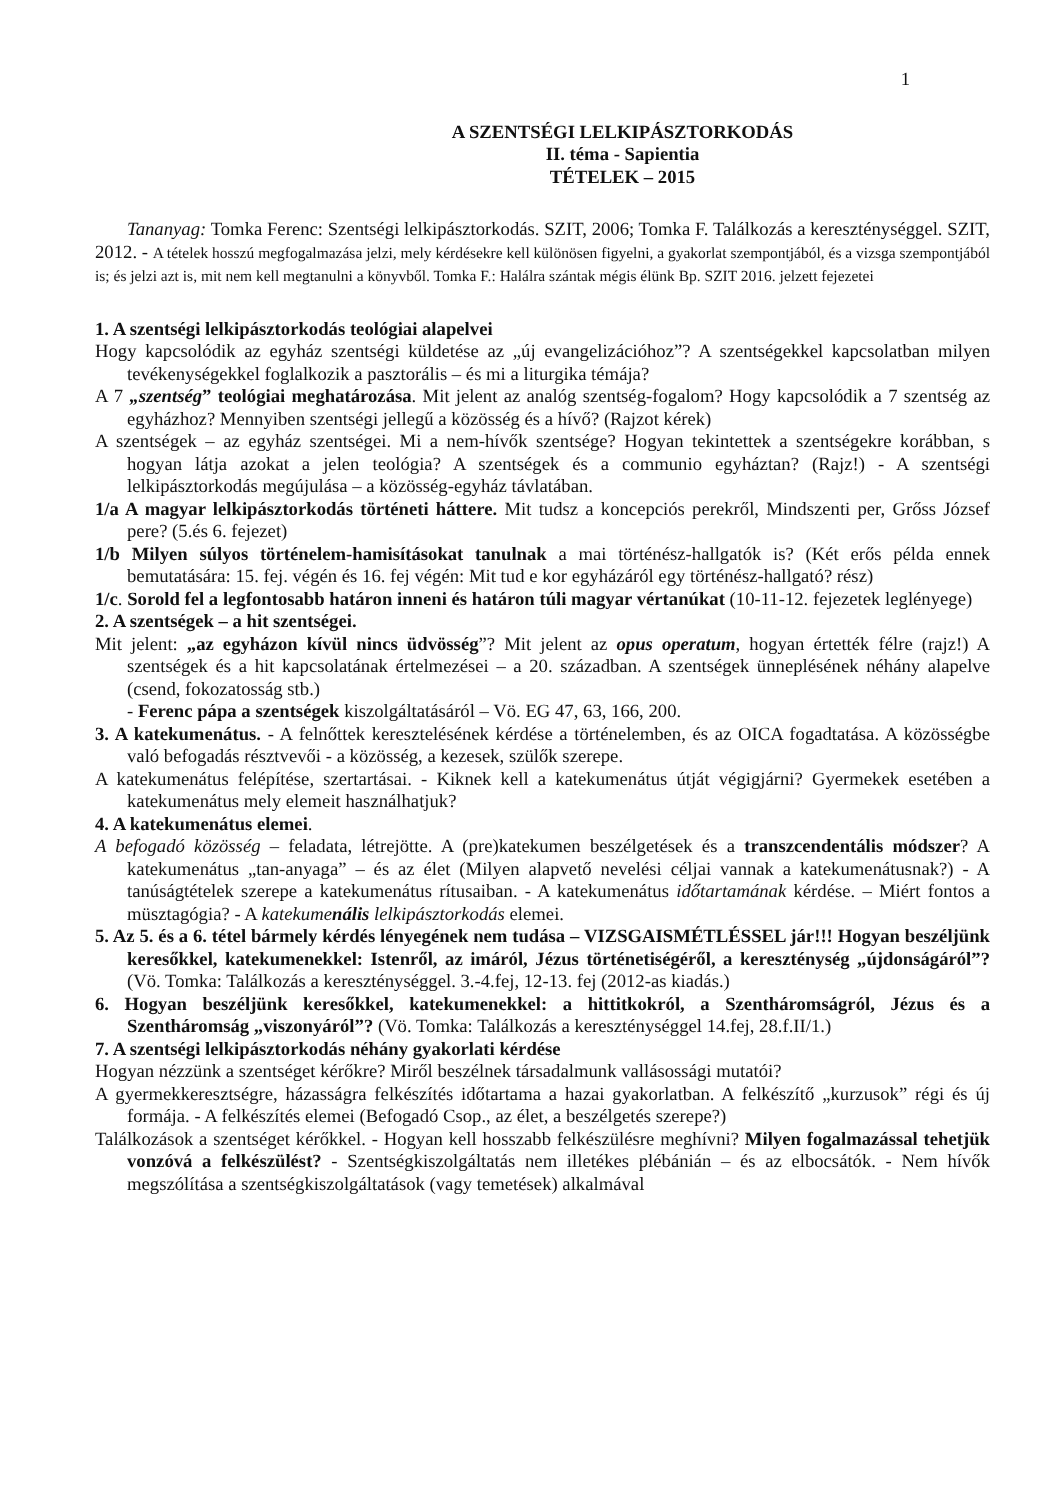1
A SZENTSÉGI LELKIPÁSZTORKODÁS
II. téma - Sapientia
TÉTELEK – 2015
Tananyag: Tomka Ferenc: Szentségi lelkipásztorkodás. SZIT, 2006; Tomka F. Találkozás a kereszténységgel. SZIT, 2012. - A tételek hosszú megfogalmazása jelzi, mely kérdésekre kell különösen figyelni, a gyakorlat szempontjából, és a vizsga szempontjából is; és jelzi azt is, mit nem kell megtanulni a könyvből. Tomka F.: Halálra szántak mégis élünk Bp. SZIT 2016. jelzett fejezetei
1. A szentségi lelkipásztorkodás teológiai alapelvei
Hogy kapcsolódik az egyház szentségi küldetése az „új evangelizációhoz”? A szentségekkel kapcsolatban milyen tevékenységekkel foglalkozik a pasztorális – és mi a liturgika témája?
A 7 „szentség” teológiai meghatározása. Mit jelent az analóg szentség-fogalom? Hogy kapcsolódik a 7 szentség az egyházhoz? Mennyiben szentségi jellegű a közösség és a hívő? (Rajzot kérek)
A szentségek – az egyház szentségei. Mi a nem-hívők szentsége? Hogyan tekintettek a szentségekre korábban, s hogyan látja azokat a jelen teológia? A szentségek és a communio egyháztan? (Rajz!) - A szentségi lelkipásztorkodás megújulása – a közösség-egyház távlatában.
1/a A magyar lelkipásztorkodás történeti háttere. Mit tudsz a koncepciós perekről, Mindszenti per, Grőss József pere? (5.és 6. fejezet)
1/b Milyen súlyos történelem-hamisításokat tanulnak a mai történész-hallgatók is? (Két erős példa ennek bemutatására: 15. fej. végén és 16. fej végén: Mit tud e kor egyházáról egy történész-hallgató? rész)
1/c. Sorold fel a legfontosabb határon inneni és határon túli magyar vértanúkat (10-11-12. fejezetek leglényege)
2. A szentségek – a hit szentségei.
Mit jelent: „az egyházon kívül nincs üdvösség”? Mit jelent az opus operatum, hogyan értették félre (rajz!) A szentségek és a hit kapcsolatának értelmezései – a 20. században. A szentségek ünneplésének néhány alapelve (csend, fokozatosság stb.)
- Ferenc pápa a szentségek kiszolgáltatásáról – Vö. EG 47, 63, 166, 200.
3. A katekumenátus. - A felnőttek keresztelésének kérdése a történelemben, és az OICA fogadtatása. A közösségbe való befogadás résztvevői - a közösség, a kezesek, szülők szerepe.
A katekumenátus felépítése, szertartásai. - Kiknek kell a katekumenátus útját végigjárni? Gyermekek esetében a katekumenátus mely elemeit használhatjuk?
4. A katekumenátus elemei.
A befogadó közösség – feladata, létrejötte. A (pre)katekumen beszélgetések és a transzcendentális módszer? A katekumenátus „tan-anyaga” – és az élet (Milyen alapvető nevelési céljai vannak a katekumenátusnak?) - A tanúságtételek szerepe a katekumenátus rítusaiban. - A katekumenátus időtartamának kérdése. – Miért fontos a müsztagógia? - A katekumenális lelkipásztorkodás elemei.
5. Az 5. és a 6. tétel bármely kérdés lényegének nem tudása – VIZSGAISMÉTLÉSSEL jár!!! Hogyan beszéljünk keresőkkel, katekumenekkel: Istenről, az imáról, Jézus történetiségéről, a kereszténység „újdonságáról”? (Vö. Tomka: Találkozás a kereszténységgel. 3.-4.fej, 12-13. fej (2012-as kiadás.)
6. Hogyan beszéljünk keresőkkel, katekumenekkel: a hittitkokról, a Szentháromságról, Jézus és a Szentháromság „viszonyáról”? (Vö. Tomka: Találkozás a kereszténységgel 14.fej, 28.f.II/1.)
7. A szentségi lelkipásztorkodás néhány gyakorlati kérdése
Hogyan nézzünk a szentséget kérőkre? Miről beszélnek társadalmunk vallásossági mutatói?
A gyermekkeresztségre, házasságra felkészítés időtartama a hazai gyakorlatban. A felkészítő „kurzusok” régi és új formája. - A felkészítés elemei (Befogadó Csop., az élet, a beszélgetés szerepe?)
Találkozások a szentséget kérőkkel. - Hogyan kell hosszabb felkészülésre meghívni? Milyen fogalmazással tehetjük vonzóvá a felkészülést? - Szentségkiszolgáltatás nem illetékes plébánián – és az elbocsátók. - Nem hívők megszólítása a szentségkiszolgáltatások (vagy temetések) alkalmával